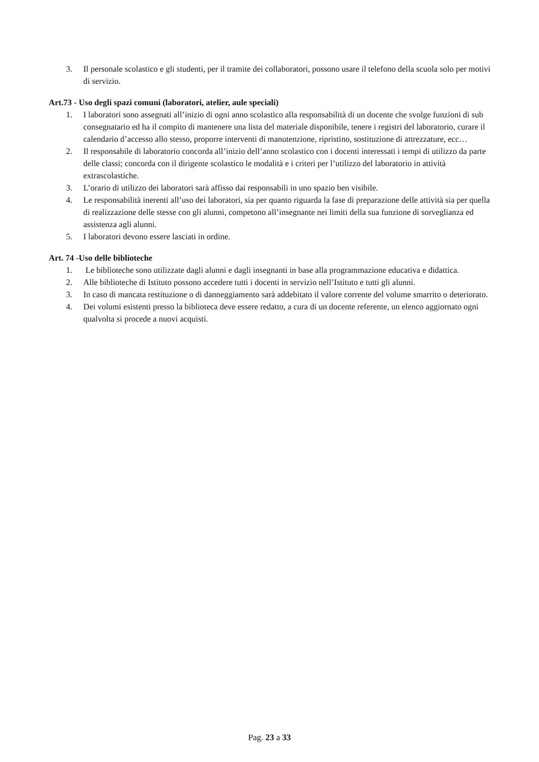3. Il personale scolastico e gli studenti, per il tramite dei collaboratori, possono usare il telefono della scuola solo per motivi di servizio.
Art.73 - Uso degli spazi comuni (laboratori, atelier, aule speciali)
1. I laboratori sono assegnati all’inizio di ogni anno scolastico alla responsabilità di un docente che svolge funzioni di sub consegnatario ed ha il compito di mantenere una lista del materiale disponibile, tenere i registri del laboratorio, curare il calendario d’accesso allo stesso, proporre interventi di manutenzione, ripristino, sostituzione di attrezzature, ecc…
2. Il responsabile di laboratorio concorda all’inizio dell’anno scolastico con i docenti interessati i tempi di utilizzo da parte delle classi; concorda con il dirigente scolastico le modalità e i criteri per l’utilizzo del laboratorio in attività extrascolastiche.
3. L’orario di utilizzo dei laboratori sarà affisso dai responsabili in uno spazio ben visibile.
4. Le responsabilità inerenti all’uso dei laboratori, sia per quanto riguarda la fase di preparazione delle attività sia per quella di realizzazione delle stesse con gli alunni, competono all’insegnante nei limiti della sua funzione di sorveglianza ed assistenza agli alunni.
5. I laboratori devono essere lasciati in ordine.
Art. 74 -Uso delle biblioteche
1. Le biblioteche sono utilizzate dagli alunni e dagli insegnanti in base alla programmazione educativa e didattica.
2. Alle biblioteche di Istituto possono accedere tutti i docenti in servizio nell’Istituto e tutti gli alunni.
3. In caso di mancata restituzione o di danneggiamento sarà addebitato il valore corrente del volume smarrito o deteriorato.
4. Dei volumi esistenti presso la biblioteca deve essere redatto, a cura di un docente referente, un elenco aggiornato ogni qualvolta si procede a nuovi acquisti.
Pag. 23 a 33